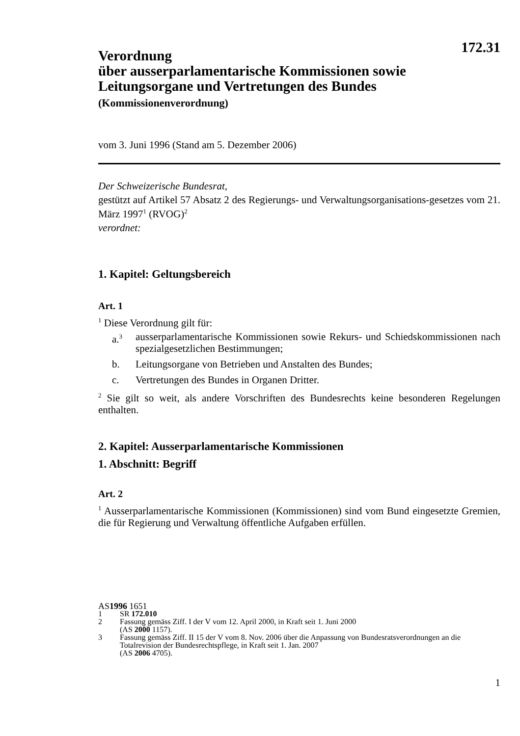Verordnung
über ausserparlamentarische Kommissionen sowie
Leitungsorgane und Vertretungen des Bundes
172.31
(Kommissionenverordnung)
vom 3. Juni 1996 (Stand am 5. Dezember 2006)
Der Schweizerische Bundesrat,
gestützt auf Artikel 57 Absatz 2 des Regierungs- und Verwaltungsorganisations-gesetzes vom 21. März 1997<sup>1</sup> (RVOG)<sup>2</sup>
verordnet:
1. Kapitel: Geltungsbereich
Art. 1
<sup>1</sup> Diese Verordnung gilt für:
a.<sup>3</sup> ausserparlamentarische Kommissionen sowie Rekurs- und Schiedskommissionen nach spezialgesetzlichen Bestimmungen;
b. Leitungsorgane von Betrieben und Anstalten des Bundes;
c. Vertretungen des Bundes in Organen Dritter.
<sup>2</sup> Sie gilt so weit, als andere Vorschriften des Bundesrechts keine besonderen Regelungen enthalten.
2. Kapitel: Ausserparlamentarische Kommissionen
1. Abschnitt: Begriff
Art. 2
<sup>1</sup> Ausserparlamentarische Kommissionen (Kommissionen) sind vom Bund eingesetzte Gremien, die für Regierung und Verwaltung öffentliche Aufgaben erfüllen.
AS 1996 1651
1 SR 172.010
2 Fassung gemäss Ziff. I der V vom 12. April 2000, in Kraft seit 1. Juni 2000
(AS 2000 1157).
3 Fassung gemäss Ziff. II 15 der V vom 8. Nov. 2006 über die Anpassung von Bundesratsverordnungen an die Totalrevision der Bundesrechtspflege, in Kraft seit 1. Jan. 2007
(AS 2006 4705).
1